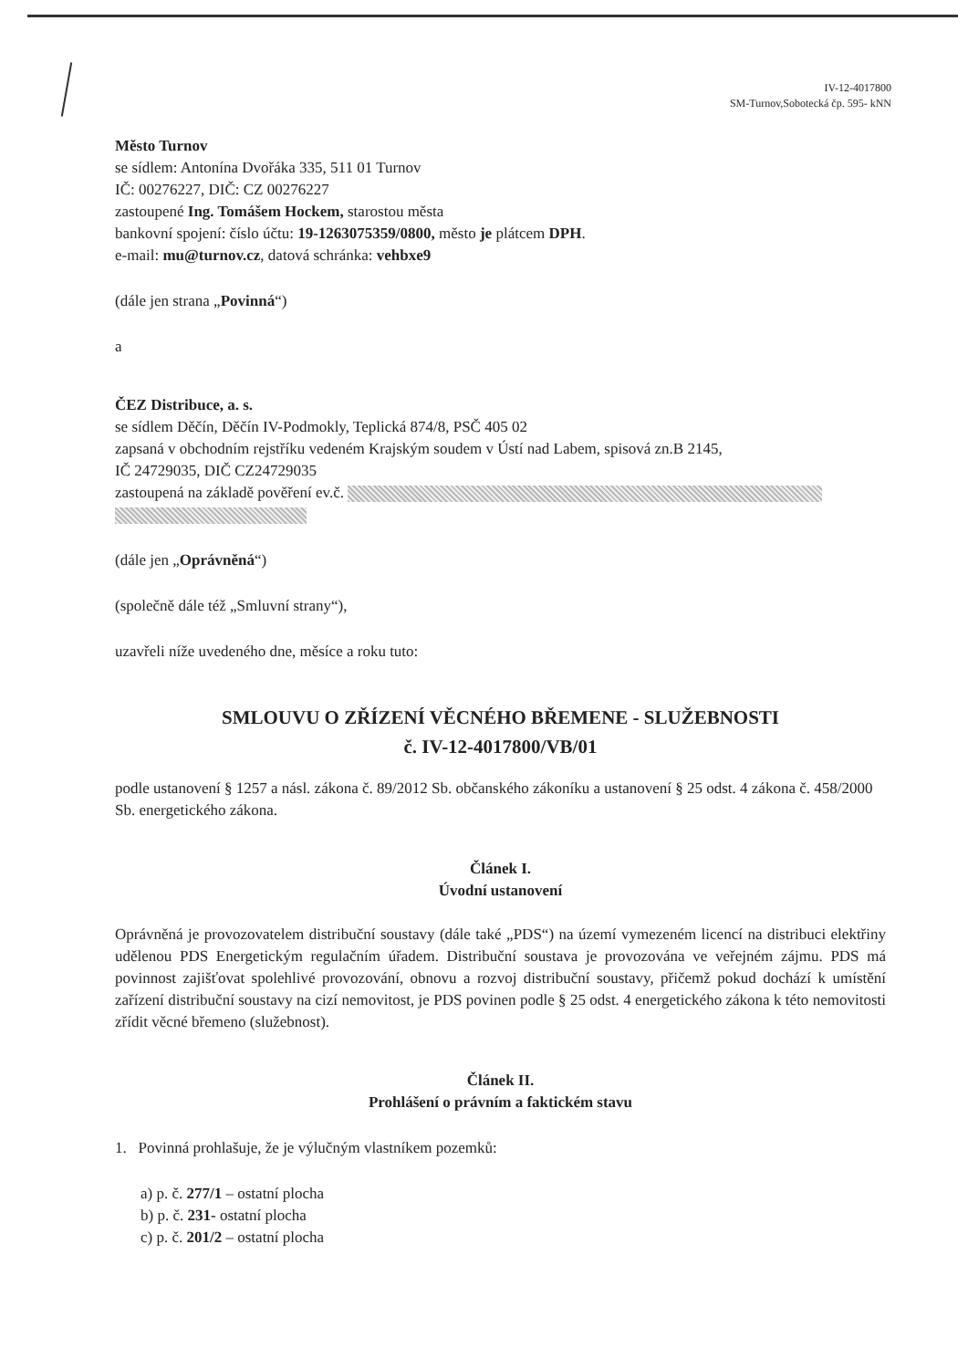IV-12-4017800
SM-Turnov,Sobotecká čp. 595- kNN
Město Turnov
se sídlem: Antonína Dvořáka 335, 511 01 Turnov
IČ: 00276227, DIČ: CZ 00276227
zastoupené Ing. Tomášem Hockem, starostou města
bankovní spojení: číslo účtu: 19-1263075359/0800, město je plátcem DPH.
e-mail: mu@turnov.cz, datová schránka: vehbxe9
(dále jen strana „Povinná“)
a
ČEZ Distribuce, a. s.
se sídlem Děčín, Děčín IV-Podmokly, Teplická 874/8, PSČ 405 02
zapsaná v obchodním rejstříku vedeném Krajským soudem v Ústí nad Labem, spisová zn.B 2145,
IČ 24729035, DIČ CZ24729035
zastoupená na základě pověření ev.č.
(dále jen „Oprávněná“)
(společně dále též „Smluvní strany“),
uzavřeli níže uvedeného dne, měsíce a roku tuto:
SMLOUVU O ZŘÍZENÍ VĚCNÉHO BŘEMENE - SLUŽEBNOSTI
č. IV-12-4017800/VB/01
podle ustanovení § 1257 a násl. zákona č. 89/2012 Sb. občanského zákoníku a ustanovení § 25 odst. 4 zákona č. 458/2000 Sb. energetického zákona.
Článek I.
Úvodní ustanovení
Oprávněná je provozovatelem distribuční soustavy (dále také „PDS“) na území vymezeném licencí na distribuci elektřiny udělenou PDS Energetickým regulačním úřadem. Distribuční soustava je provozována ve veřejném zájmu. PDS má povinnost zajišťovat spolehlivé provozování, obnovu a rozvoj distribuční soustavy, přičemž pokud dochází k umístění zařízení distribuční soustavy na cizí nemovitost, je PDS povinen podle § 25 odst. 4 energetického zákona k této nemovitosti zřídit věcné břemeno (služebnost).
Článek II.
Prohlášení o právním a faktickém stavu
1. Povinná prohlašuje, že je výlučným vlastníkem pozemků:
a) p. č. 277/1 – ostatní plocha
b) p. č. 231- ostatní plocha
c) p. č. 201/2 – ostatní plocha